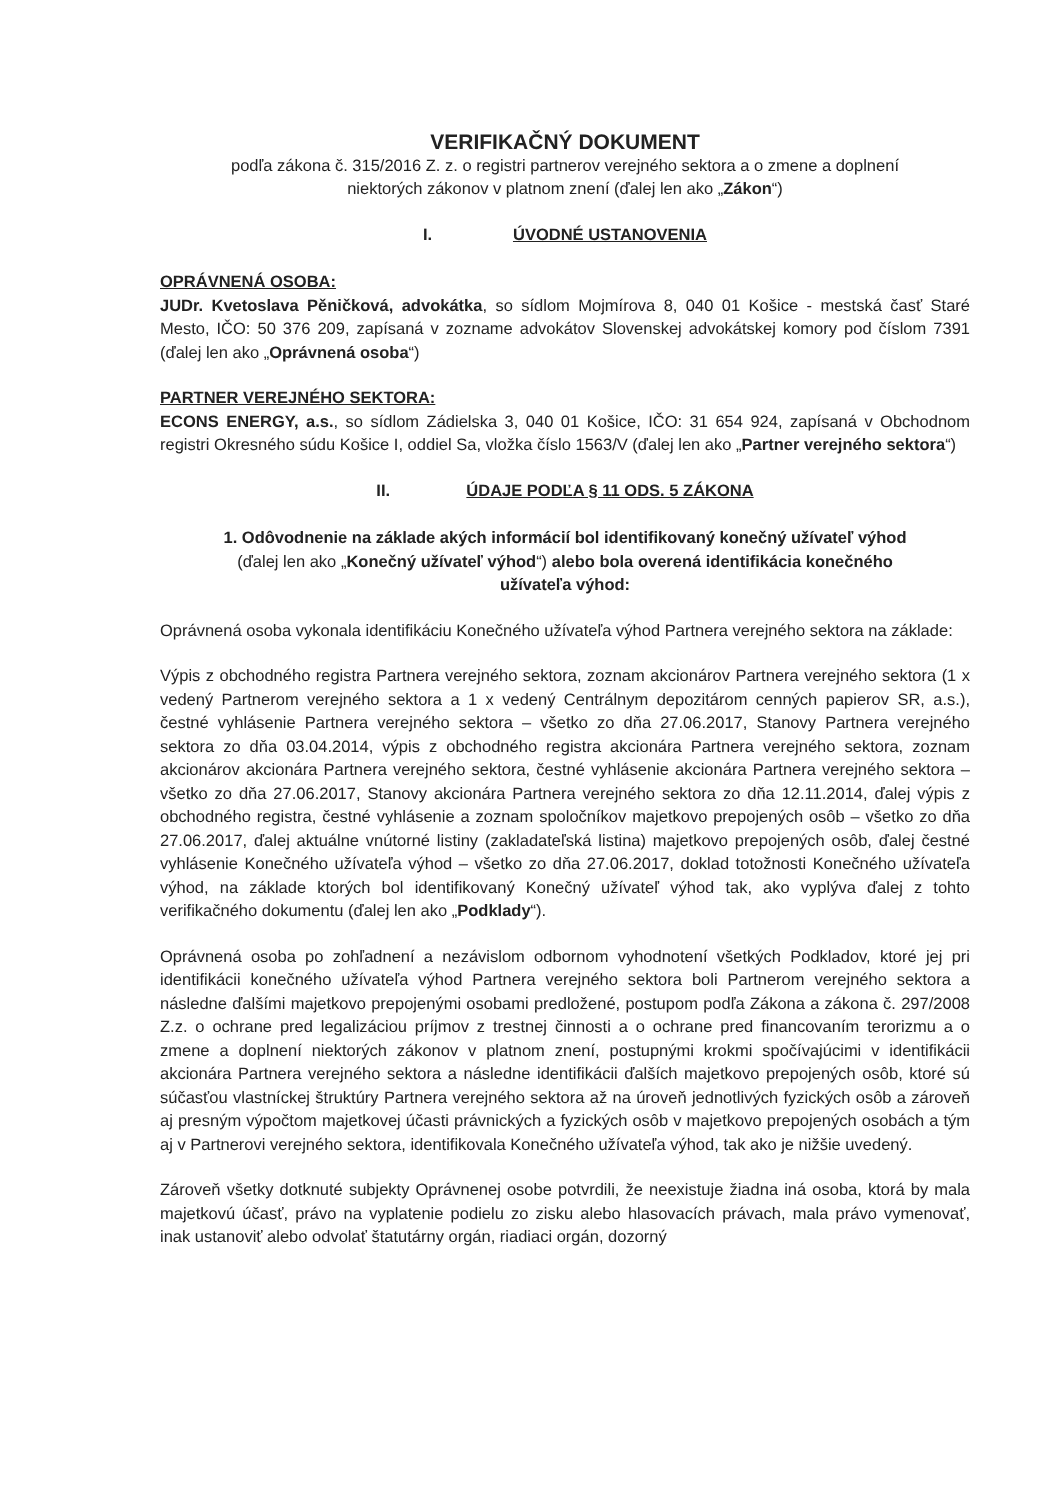VERIFIKAČNÝ DOKUMENT
podľa zákona č. 315/2016 Z. z. o registri partnerov verejného sektora a o zmene a doplnení
niektorých zákonov v platnom znení (ďalej len ako „Zákon“)
I. ÚVODNÉ USTANOVENIA
OPRÁVNENÁ OSOBA:
JUDr. Kvetoslava Pěničková, advokátka, so sídlom Mojmírova 8, 040 01 Košice - mestská časť Staré Mesto, IČO: 50 376 209, zapísaná v zozname advokátov Slovenskej advokátskej komory pod číslom 7391 (ďalej len ako „Oprávnená osoba“)
PARTNER VEREJNÉHO SEKTORA:
ECONS ENERGY, a.s., so sídlom Zádielska 3, 040 01 Košice, IČO: 31 654 924, zapísaná v Obchodnom registri Okresného súdu Košice I, oddiel Sa, vložka číslo 1563/V (ďalej len ako „Partner verejného sektora“)
II. ÚDAJE PODĽA § 11 ODS. 5 ZÁKONA
1. Odôvodnenie na základe akých informácií bol identifikovaný konečný užívateľ výhod
(ďalej len ako „Konečný užívateľ výhod“) alebo bola overená identifikácia konečného
užívateľa výhod:
Oprávnená osoba vykonala identifikáciu Konečného užívateľa výhod Partnera verejného sektora na základe:
Výpis z obchodného registra Partnera verejného sektora, zoznam akcionárov Partnera verejného sektora (1 x vedený Partnerom verejného sektora a 1 x vedený Centrálnym depozitárom cenných papierov SR, a.s.), čestné vyhlásenie Partnera verejného sektora – všetko zo dňa 27.06.2017, Stanovy Partnera verejného sektora zo dňa 03.04.2014, výpis z obchodného registra akcionára Partnera verejného sektora, zoznam akcionárov akcionára Partnera verejného sektora, čestné vyhlásenie akcionára Partnera verejného sektora – všetko zo dňa 27.06.2017, Stanovy akcionára Partnera verejného sektora zo dňa 12.11.2014, ďalej výpis z obchodného registra, čestné vyhlásenie a zoznam spoločníkov majetkovo prepojených osôb – všetko zo dňa 27.06.2017, ďalej aktuálne vnútorné listiny (zakladateľská listina) majetkovo prepojených osôb, ďalej čestné vyhlásenie Konečného užívateľa výhod – všetko zo dňa 27.06.2017, doklad totožnosti Konečného užívateľa výhod, na základe ktorých bol identifikovaný Konečný užívateľ výhod tak, ako vyplýva ďalej z tohto verifikačného dokumentu (ďalej len ako „Podklady“).
Oprávnená osoba po zohľadnení a nezávislom odbornom vyhodnotení všetkých Podkladov, ktoré jej pri identifikácii konečného užívateľa výhod Partnera verejného sektora boli Partnerom verejného sektora a následne ďalšími majetkovo prepojenými osobami predložené, postupom podľa Zákona a zákona č. 297/2008 Z.z. o ochrane pred legalizáciou príjmov z trestnej činnosti a o ochrane pred financovaním terorizmu a o zmene a doplnení niektorých zákonov v platnom znení, postupnými krokmi spočívajúcimi v identifikácii akcionára Partnera verejného sektora a následne identifikácii ďalších majetkovo prepojených osôb, ktoré sú súčasťou vlastníckej štruktúry Partnera verejného sektora až na úroveň jednotlivých fyzických osôb a zároveň aj presným výpočtom majetkovej účasti právnických a fyzických osôb v majetkovo prepojených osobách a tým aj v Partnerovi verejného sektora, identifikovala Konečného užívateľa výhod, tak ako je nižšie uvedený.
Zároveň všetky dotknuté subjekty Oprávnenej osobe potvrdili, že neexistuje žiadna iná osoba, ktorá by mala majetkovú účasť, právo na vyplatenie podielu zo zisku alebo hlasovacích právach, mala právo vymenovať, inak ustanoviť alebo odvolať štatutárny orgán, riadiaci orgán, dozorný